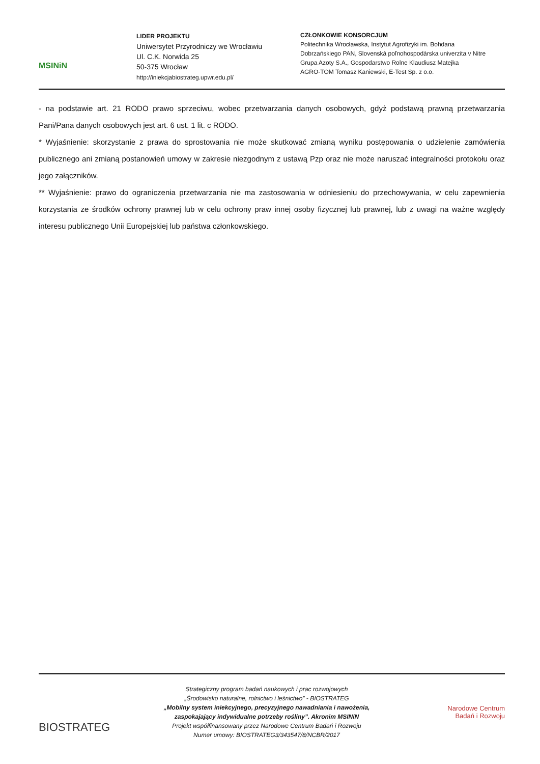MSINiN
LIDER PROJEKTU
Uniwersytet Przyrodniczy we Wrocławiu
Ul. C.K. Norwida 25
50-375 Wrocław
http://iniekcjabiostrateg.upwr.edu.pl/
CZŁONKOWIE KONSORCJUM
Politechnika Wrocławska, Instytut Agrofizyki im. Bohdana
Dobrzańskiego PAN, Slovenská poľnohospodárska univerzita v Nitre
Grupa Azoty S.A., Gospodarstwo Rolne Klaudiusz Matejka
AGRO-TOM Tomasz Kaniewski, E-Test Sp. z o.o.
- na podstawie art. 21 RODO prawo sprzeciwu, wobec przetwarzania danych osobowych, gdyż podstawą prawną przetwarzania Pani/Pana danych osobowych jest art. 6 ust. 1 lit. c RODO.
* Wyjaśnienie: skorzystanie z prawa do sprostowania nie może skutkować zmianą wyniku postępowania o udzielenie zamówienia publicznego ani zmianą postanowień umowy w zakresie niezgodnym z ustawą Pzp oraz nie może naruszać integralności protokołu oraz jego załączników.
** Wyjaśnienie: prawo do ograniczenia przetwarzania nie ma zastosowania w odniesieniu do przechowywania, w celu zapewnienia korzystania ze środków ochrony prawnej lub w celu ochrony praw innej osoby fizycznej lub prawnej, lub z uwagi na ważne względy interesu publicznego Unii Europejskiej lub państwa członkowskiego.
BIOSTRATEG
Strategiczny program badań naukowych i prac rozwojowych
„Środowisko naturalne, rolnictwo i leśnictwo” - BIOSTRATEG
„Mobilny system iniekcyjnego, precyzyjnego nawadniania i nawożenia, zaspokajający indywidualne potrzeby rośliny”. Akronim MSINiN
Projekt współfinansowany przez Narodowe Centrum Badań i Rozwoju
Numer umowy: BIOSTRATEG3/343547/8/NCBR/2017
Narodowe Centrum
Badań i Rozwoju